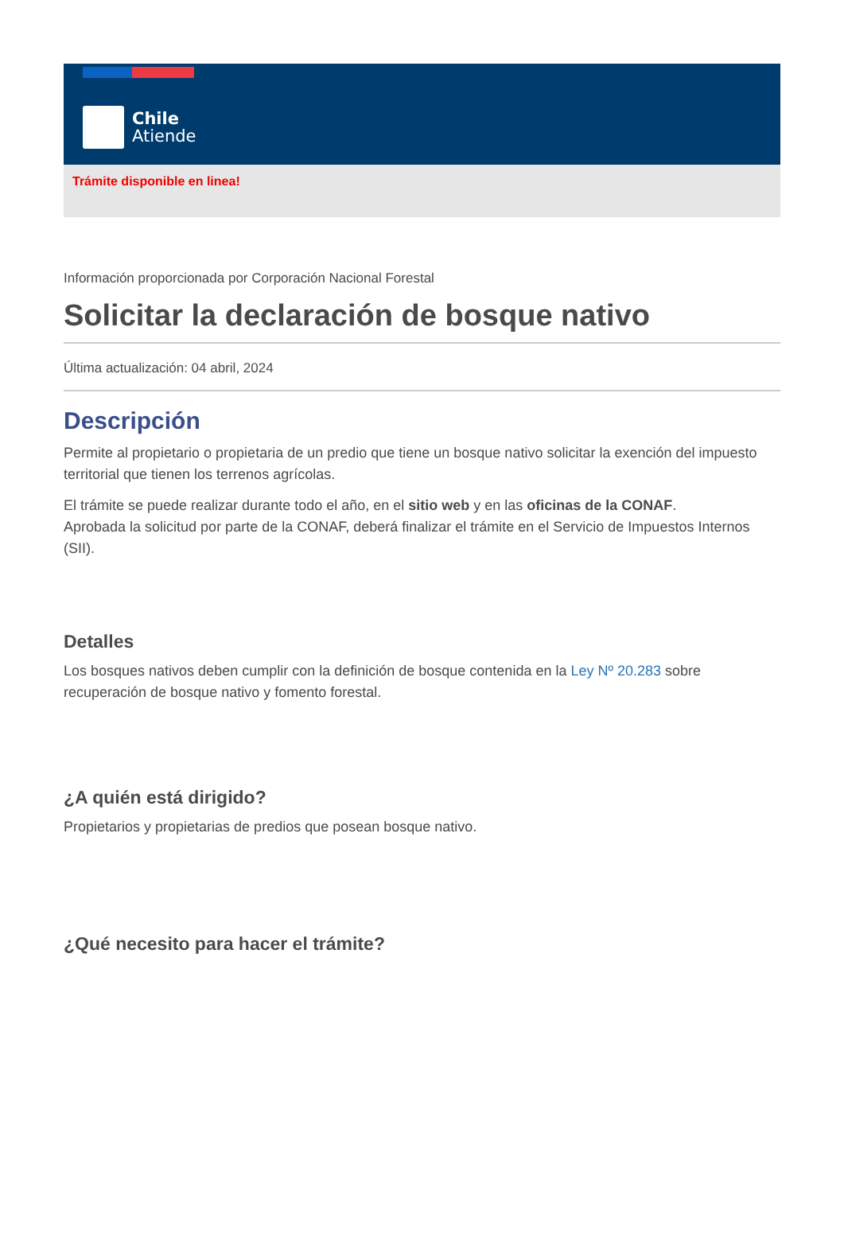Chile
Atiende
Trámite disponible en linea!
Información proporcionada por Corporación Nacional Forestal
Solicitar la declaración de bosque nativo
Última actualización: 04 abril, 2024
Descripción
Permite al propietario o propietaria de un predio que tiene un bosque nativo solicitar la exención del impuesto territorial que tienen los terrenos agrícolas.
El trámite se puede realizar durante todo el año, en el sitio web y en las oficinas de la CONAF.
Aprobada la solicitud por parte de la CONAF, deberá finalizar el trámite en el Servicio de Impuestos Internos (SII).
Detalles
Los bosques nativos deben cumplir con la definición de bosque contenida en la Ley Nº 20.283 sobre recuperación de bosque nativo y fomento forestal.
¿A quién está dirigido?
Propietarios y propietarias de predios que posean bosque nativo.
¿Qué necesito para hacer el trámite?